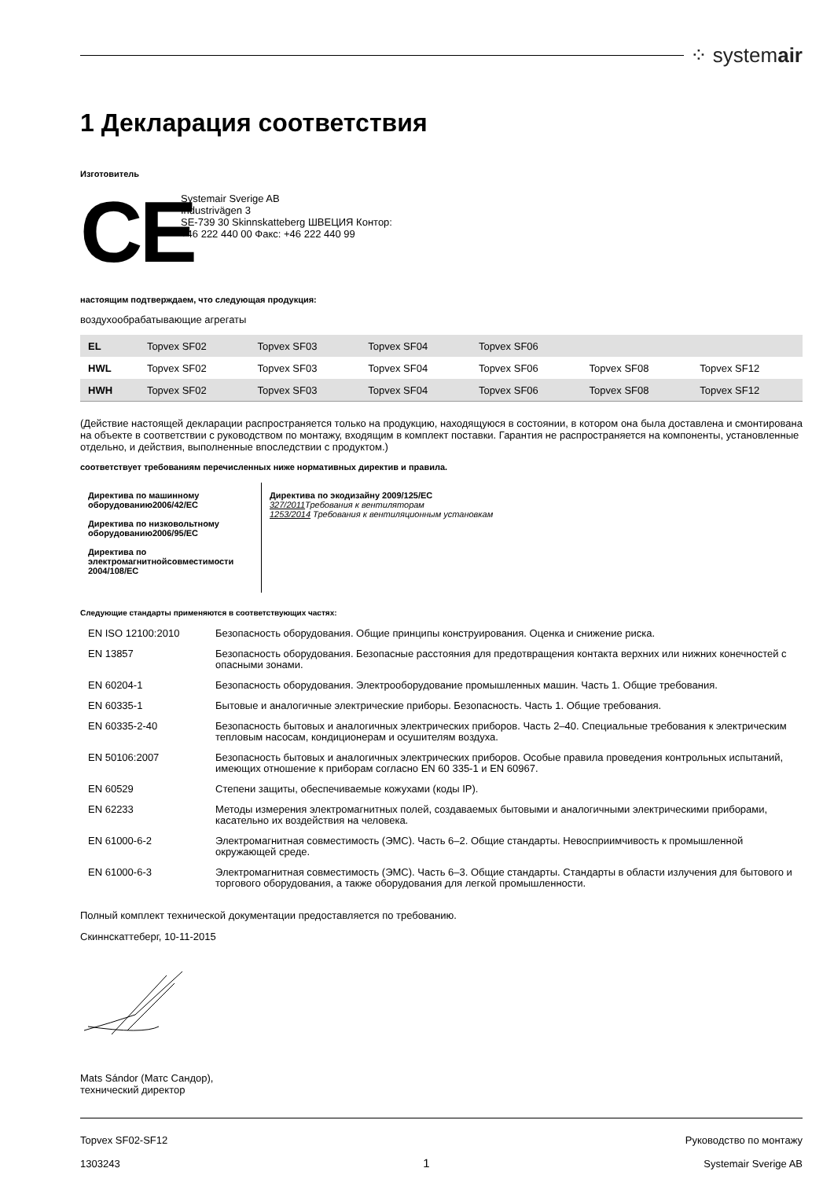⁘ systemair
1 Декларация соответствия
Изготовитель
CE
Systemair Sverige AB
Industrivägen 3
SE-739 30 Skinnskatteberg ШВЕЦИЯ Контор:
+46 222 440 00 Факс: +46 222 440 99
настоящим подтверждаем, что следующая продукция:
воздухообрабатывающие агрегаты
| EL | Topvex SF02 | Topvex SF03 | Topvex SF04 | Topvex SF06 | | |
| HWL | Topvex SF02 | Topvex SF03 | Topvex SF04 | Topvex SF06 | Topvex SF08 | Topvex SF12 |
| HWH | Topvex SF02 | Topvex SF03 | Topvex SF04 | Topvex SF06 | Topvex SF08 | Topvex SF12 |
(Действие настоящей декларации распространяется только на продукцию, находящуюся в состоянии, в котором она была доставлена и смонтирована на объекте в соответствии с руководством по монтажу, входящим в комплект поставки. Гарантия не распространяется на компоненты, установленные отдельно, и действия, выполненные впоследствии с продуктом.)
соответствует требованиям перечисленных ниже нормативных директив и правила.
Директива по машинному оборудованию2006/42/EC
Директива по низковольтному оборудованию2006/95/EC
Директива по электромагнитнойсовместимости 2004/108/EC
Директива по экодизайну 2009/125/EC
327/2011 Требования к вентиляторам
1253/2014 Требования к вентиляционным установкам
Следующие стандарты применяются в соответствующих частях:
| EN ISO 12100:2010 | Безопасность оборудования. Общие принципы конструирования. Оценка и снижение риска. |
| EN 13857 | Безопасность оборудования. Безопасные расстояния для предотвращения контакта верхних или нижних конечностей с опасными зонами. |
| EN 60204-1 | Безопасность оборудования. Электрооборудование промышленных машин. Часть 1. Общие требования. |
| EN 60335-1 | Бытовые и аналогичные электрические приборы. Безопасность. Часть 1. Общие требования. |
| EN 60335-2-40 | Безопасность бытовых и аналогичных электрических приборов. Часть 2–40. Специальные требования к электрическим тепловым насосам, кондиционерам и осушителям воздуха. |
| EN 50106:2007 | Безопасность бытовых и аналогичных электрических приборов. Особые правила проведения контрольных испытаний, имеющих отношение к приборам согласно EN 60 335-1 и EN 60967. |
| EN 60529 | Степени защиты, обеспечиваемые кожухами (коды IP). |
| EN 62233 | Методы измерения электромагнитных полей, создаваемых бытовыми и аналогичными электрическими приборами, касательно их воздействия на человека. |
| EN 61000-6-2 | Электромагнитная совместимость (ЭМС). Часть 6–2. Общие стандарты. Невосприимчивость к промышленной окружающей среде. |
| EN 61000-6-3 | Электромагнитная совместимость (ЭМС). Часть 6–3. Общие стандарты. Стандарты в области излучения для бытового и торгового оборудования, а также оборудования для легкой промышленности. |
Полный комплект технической документации предоставляется по требованию.
Скиннскаттеберг, 10-11-2015
Mats Sándor (Матс Сандор),
технический директор
Topvex SF02-SF12
1303243
1
Руководство по монтажу
Systemair Sverige AB